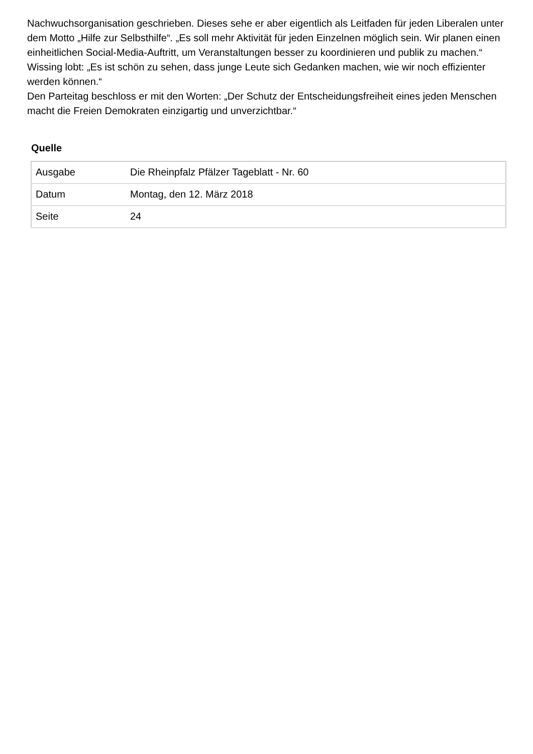Nachwuchsorganisation geschrieben. Dieses sehe er aber eigentlich als Leitfaden für jeden Liberalen unter dem Motto „Hilfe zur Selbsthilfe“. „Es soll mehr Aktivität für jeden Einzelnen möglich sein. Wir planen einen einheitlichen Social-Media-Auftritt, um Veranstaltungen besser zu koordinieren und publik zu machen.“ Wissing lobt: „Es ist schön zu sehen, dass junge Leute sich Gedanken machen, wie wir noch effizienter werden können.“
Den Parteitag beschloss er mit den Worten: „Der Schutz der Entscheidungsfreiheit eines jeden Menschen macht die Freien Demokraten einzigartig und unverzichtbar.“
Quelle
| Ausgabe | Die Rheinpfalz Pfälzer Tageblatt - Nr. 60 |
| Datum | Montag, den 12. März 2018 |
| Seite | 24 |